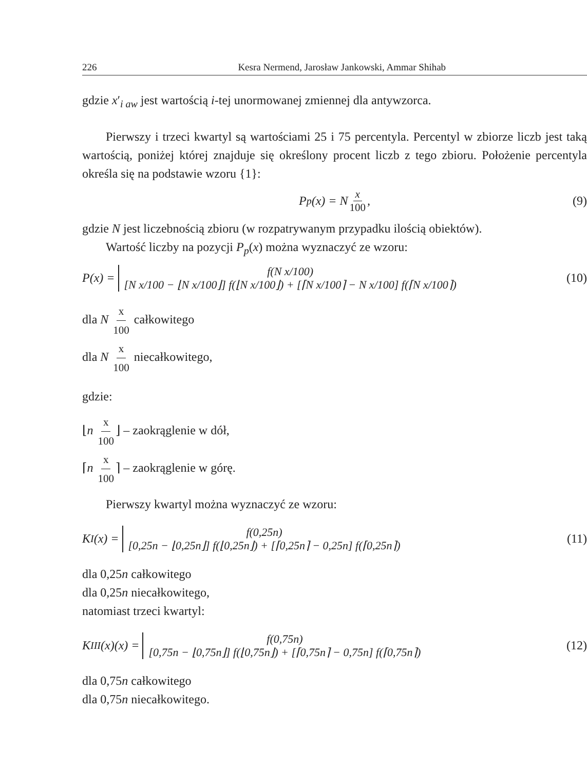226 Kesra Nermend, Jarosław Jankowski, Ammar Shihab
gdzie x′<sub>i aw</sub> jest wartością i-tej unormowanej zmiennej dla antywzorca.
Pierwszy i trzeci kwartyl są wartościami 25 i 75 percentyla. Percentyl w zbiorze liczb jest taką wartością, poniżej której znajduje się określony procent liczb z tego zbioru. Położenie percentyla określa się na podstawie wzoru {1}:
P<sub>p</sub>(x) = N x 100, (9)
gdzie N jest liczebnością zbioru (w rozpatrywanym przypadku ilością obiektów).
Wartość liczby na pozycji P<sub>p</sub>(x) można wyznaczyć ze wzoru:
P(x) =
f(N x/100)
[N x/100 − ⌊N x/100⌋] f(⌊N x/100⌋) + [⌈N x/100⌉ − N x/100] f(⌈N x/100⌉)
(10)
dla N x 100 całkowitego
dla N x 100 niecałkowitego,
gdzie:
⌊n x 100 ⌋ – zaokrąglenie w dół,
⌈n x 100 ⌉ – zaokrąglenie w górę.
Pierwszy kwartyl można wyznaczyć ze wzoru:
K<sub>I</sub>(x) =
f(0,25n)
[0,25n − ⌊0,25n⌋] f(⌊0,25n⌋) + [⌈0,25n⌉ − 0,25n] f(⌈0,25n⌉)
(11)
dla 0,25n całkowitego
dla 0,25n niecałkowitego,
natomiast trzeci kwartyl:
K<sub>III</sub>(x)(x) =
f(0,75n)
[0,75n − ⌊0,75n⌋] f(⌊0,75n⌋) + [⌈0,75n⌉ − 0,75n] f(⌈0,75n⌉)
(12)
dla 0,75n całkowitego
dla 0,75n niecałkowitego.